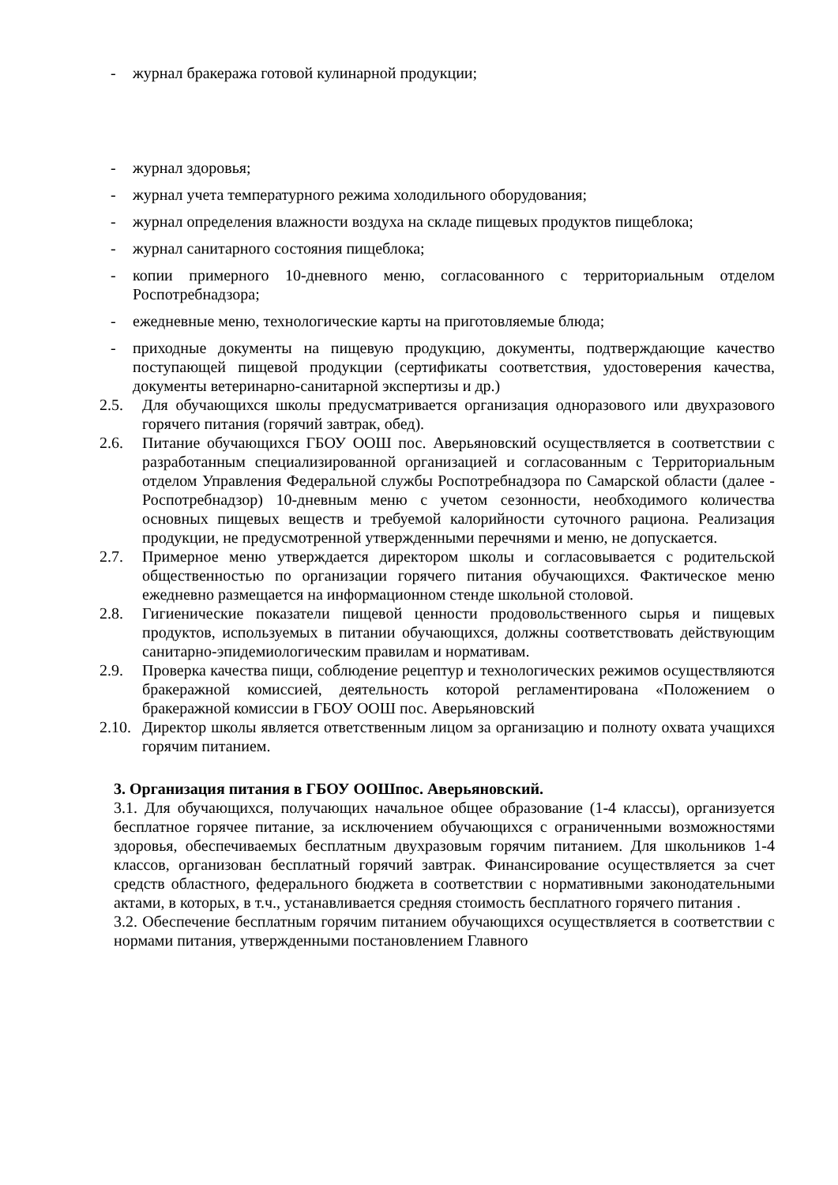- журнал бракеража готовой кулинарной продукции;
- журнал здоровья;
- журнал учета температурного режима холодильного оборудования;
- журнал определения влажности воздуха на складе пищевых продуктов пищеблока;
- журнал санитарного состояния пищеблока;
- копии примерного 10-дневного меню, согласованного с территориальным отделом Роспотребнадзора;
- ежедневные меню, технологические карты на приготовляемые блюда;
- приходные документы на пищевую продукцию, документы, подтверждающие качество поступающей пищевой продукции (сертификаты соответствия, удостоверения качества, документы ветеринарно-санитарной экспертизы и др.)
2.5. Для обучающихся школы предусматривается организация одноразового или двухразового горячего питания (горячий завтрак, обед).
2.6. Питание обучающихся ГБОУ ООШ пос. Аверьяновский осуществляется в соответствии с разработанным специализированной организацией и согласованным с Территориальным отделом Управления Федеральной службы Роспотребнадзора по Самарской области (далее - Роспотребнадзор) 10-дневным меню с учетом сезонности, необходимого количества основных пищевых веществ и требуемой калорийности суточного рациона. Реализация продукции, не предусмотренной утвержденными перечнями и меню, не допускается.
2.7. Примерное меню утверждается директором школы и согласовывается с родительской общественностью по организации горячего питания обучающихся. Фактическое меню ежедневно размещается на информационном стенде школьной столовой.
2.8. Гигиенические показатели пищевой ценности продовольственного сырья и пищевых продуктов, используемых в питании обучающихся, должны соответствовать действующим санитарно-эпидемиологическим правилам и нормативам.
2.9. Проверка качества пищи, соблюдение рецептур и технологических режимов осуществляются бракеражной комиссией, деятельность которой регламентирована «Положением о бракеражной комиссии в ГБОУ ООШ пос. Аверьяновский
2.10. Директор школы является ответственным лицом за организацию и полноту охвата учащихся горячим питанием.
3. Организация питания в ГБОУ ООШпос. Аверьяновский.
3.1. Для обучающихся, получающих начальное общее образование (1-4 классы), организуется бесплатное горячее питание, за исключением обучающихся с ограниченными возможностями здоровья, обеспечиваемых бесплатным двухразовым горячим питанием. Для школьников 1-4 классов, организован бесплатный горячий завтрак. Финансирование осуществляется за счет средств областного, федерального бюджета в соответствии с нормативными законодательными актами, в которых, в т.ч., устанавливается средняя стоимость бесплатного горячего питания .
3.2. Обеспечение бесплатным горячим питанием обучающихся осуществляется в соответствии с нормами питания, утвержденными постановлением Главного